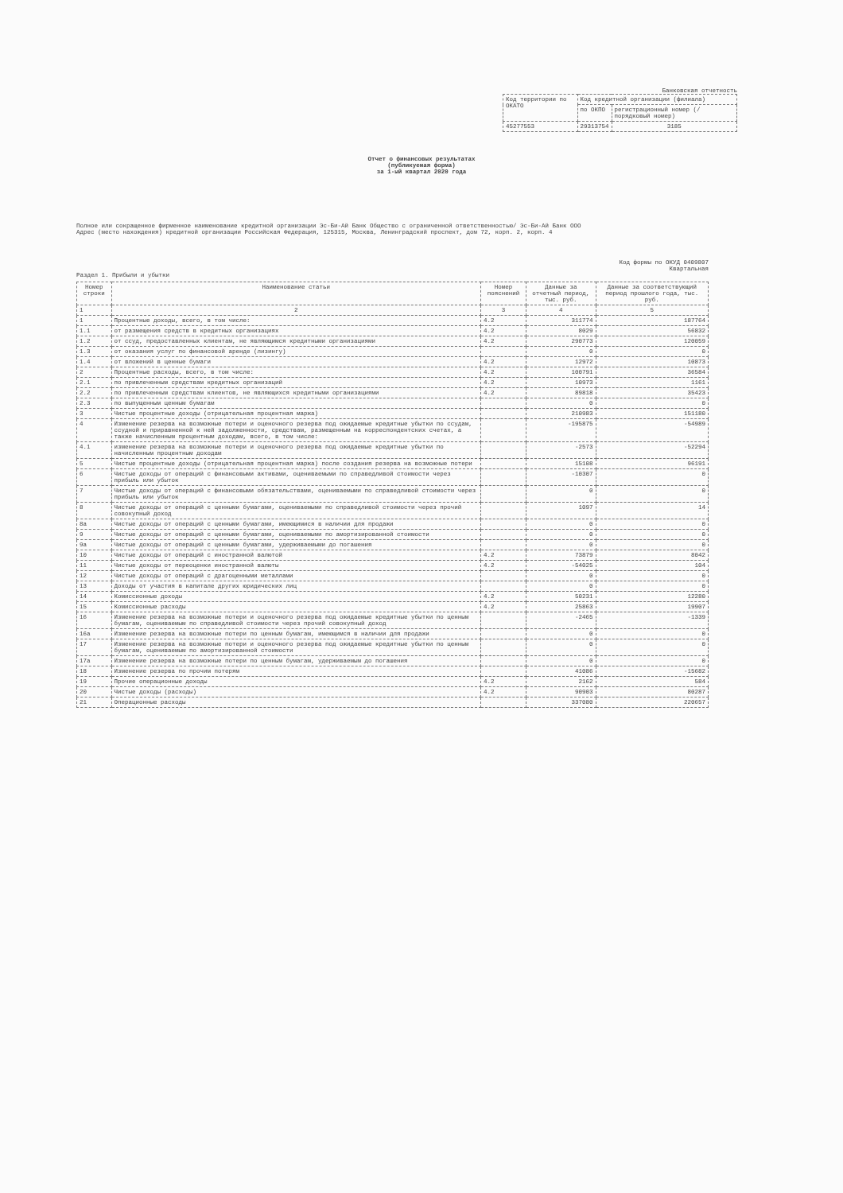Банковская отчетность
| Код территории по ОКАТО | Код кредитной организации (филиала) | |
| | по ОКПО | регистрационный номер (/порядковый номер) |
| 45277553 | 29313754 | 3185 |
Отчет о финансовых результатах
(публикуемая форма)
за 1-ый квартал 2020 года
Полное или сокращенное фирменное наименование кредитной организации Эс-Би-Ай Банк Общество с ограниченной ответственностью/ Эс-Би-Ай Банк ООО
Адрес (место нахождения) кредитной организации Российская Федерация, 125315, Москва, Ленинградский проспект, дом 72, корп. 2, корп. 4
Код формы по ОКУД 0409807
Квартальная
Раздел 1. Прибыли и убытки
| Номер строки | Наименование статьи | Номер пояснений | Данные за отчетный период, тыс. руб. | Данные за соответствующий период прошлого года, тыс. руб. |
| --- | --- | --- | --- | --- |
| 1 | 2 | 3 | 4 | 5 |
| 1 | Процентные доходы, всего, в том числе: | 4.2 | 311774 | 187764 |
| 1.1 | от размещения средств в кредитных организациях | 4.2 | 8029 | 56832 |
| 1.2 | от ссуд, предоставленных клиентам, не являющимся кредитными организациями | 4.2 | 290773 | 120059 |
| 1.3 | от оказания услуг по финансовой аренде (лизингу) | | 0 | 0 |
| 1.4 | от вложений в ценные бумаги | 4.2 | 12972 | 10873 |
| 2 | Процентные расходы, всего, в том числе: | 4.2 | 100791 | 36584 |
| 2.1 | по привлеченным средствам кредитных организаций | 4.2 | 10973 | 1161 |
| 2.2 | по привлеченным средствам клиентов, не являющихся кредитными организациями | 4.2 | 89818 | 35423 |
| 2.3 | по выпущенным ценным бумагам | | 0 | 0 |
| 3 | Чистые процентные доходы (отрицательная процентная маржа) | | 210983 | 151180 |
| 4 | Изменение резерва на возможные потери и оценочного резерва под ожидаемые кредитные убытки по ссудам, ссудной и приравненной к ней задолженности, средствам, размещенным на корреспондентских счетах, а также начисленным процентным доходам, всего, в том числе: | | -195875 | -54989 |
| 4.1 | изменение резерва на возможные потери и оценочного резерва под ожидаемые кредитные убытки по начисленным процентным доходам | | -2573 | -52294 |
| 5 | Чистые процентные доходы (отрицательная процентная маржа) после создания резерва на возможные потери | | 15108 | 96191 |
| 6 | Чистые доходы от операций с финансовыми активами, оцениваемыми по справедливой стоимости через прибыль или убыток | | -10307 | 0 |
| 7 | Чистые доходы от операций с финансовыми обязательствами, оцениваемыми по справедливой стоимости через прибыль или убыток | | 0 | 0 |
| 8 | Чистые доходы от операций с ценными бумагами, оцениваемыми по справедливой стоимости через прочий совокупный доход | | 1097 | 14 |
| 8а | Чистые доходы от операций с ценными бумагами, имеющимися в наличии для продажи | | 0 | 0 |
| 9 | Чистые доходы от операций с ценными бумагами, оцениваемыми по амортизированной стоимости | | 0 | 0 |
| 9а | Чистые доходы от операций с ценными бумагами, удерживаемыми до погашения | | 0 | 0 |
| 10 | Чистые доходы от операций с иностранной валютой | 4.2 | 73879 | 8042 |
| 11 | Чистые доходы от переоценки иностранной валюты | 4.2 | -54025 | 104 |
| 12 | Чистые доходы от операций с драгоценными металлами | | 0 | 0 |
| 13 | Доходы от участия в капитале других юридических лиц | | 0 | 0 |
| 14 | Комиссионные доходы | 4.2 | 50231 | 12280 |
| 15 | Комиссионные расходы | 4.2 | 25863 | 19907 |
| 16 | Изменение резерва на возможные потери и оценочного резерва под ожидаемые кредитные убытки по ценным бумагам, оцениваемым по справедливой стоимости через прочий совокупный доход | | -2465 | -1339 |
| 16а | Изменение резерва на возможные потери по ценным бумагам, имеющимся в наличии для продажи | | 0 | 0 |
| 17 | Изменение резерва на возможные потери и оценочного резерва под ожидаемые кредитные убытки по ценным бумагам, оцениваемым по амортизированной стоимости | | 0 | 0 |
| 17а | Изменение резерва на возможные потери по ценным бумагам, удерживаемым до погашения | | 0 | 0 |
| 18 | Изменение резерва по прочим потерям | | 41086 | -15682 |
| 19 | Прочие операционные доходы | 4.2 | 2162 | 584 |
| 20 | Чистые доходы (расходы) | 4.2 | 90903 | 80287 |
| 21 | Операционные расходы | | 337080 | 220657 |